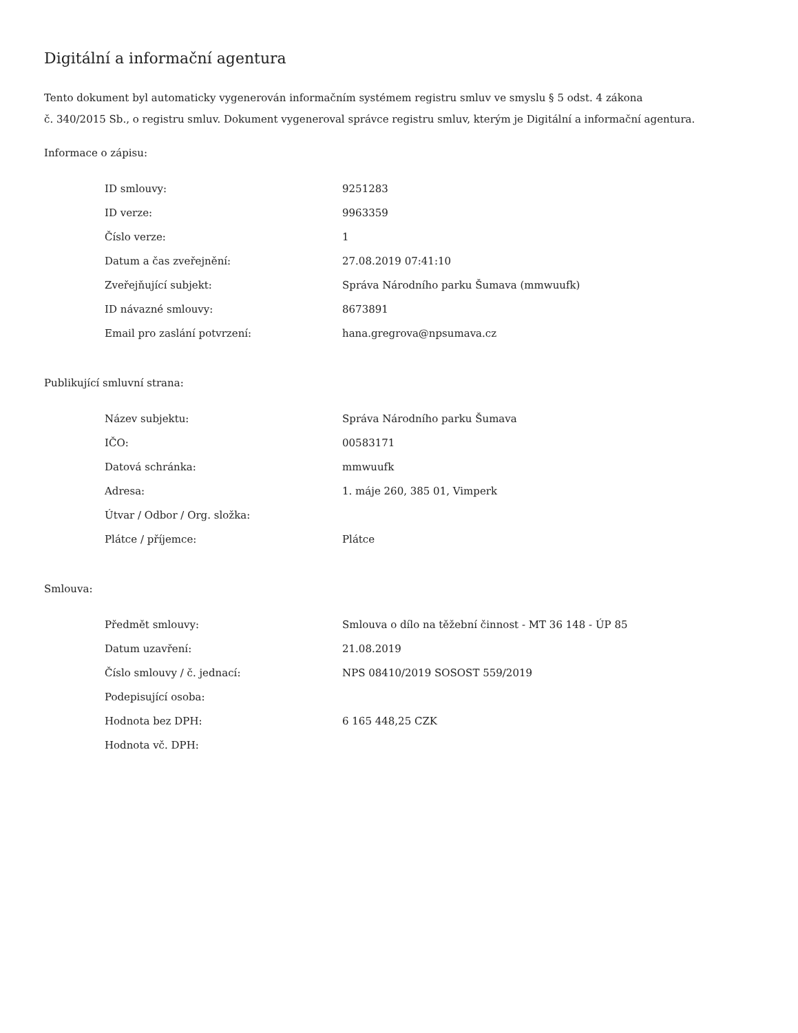Digitální a informační agentura
Tento dokument byl automaticky vygenerován informačním systémem registru smluv ve smyslu § 5 odst. 4 zákona
č. 340/2015 Sb., o registru smluv. Dokument vygeneroval správce registru smluv, kterým je Digitální a informační agentura.
Informace o zápisu:
| ID smlouvy: | 9251283 |
| ID verze: | 9963359 |
| Číslo verze: | 1 |
| Datum a čas zveřejnění: | 27.08.2019 07:41:10 |
| Zveřejňující subjekt: | Správa Národního parku Šumava (mmwuufk) |
| ID návazné smlouvy: | 8673891 |
| Email pro zaslání potvrzení: | hana.gregrova@npsumava.cz |
Publikující smluvní strana:
| Název subjektu: | Správa Národního parku Šumava |
| IČO: | 00583171 |
| Datová schránka: | mmwuufk |
| Adresa: | 1. máje 260, 385 01, Vimperk |
| Útvar / Odbor / Org. složka: | |
| Plátce / příjemce: | Plátce |
Smlouva:
| Předmět smlouvy: | Smlouva o dílo na těžební činnost - MT 36 148 - ÚP 85 |
| Datum uzavření: | 21.08.2019 |
| Číslo smlouvy / č. jednací: | NPS 08410/2019 SOSOST 559/2019 |
| Podepisující osoba: | |
| Hodnota bez DPH: | 6 165 448,25 CZK |
| Hodnota vč. DPH: | |